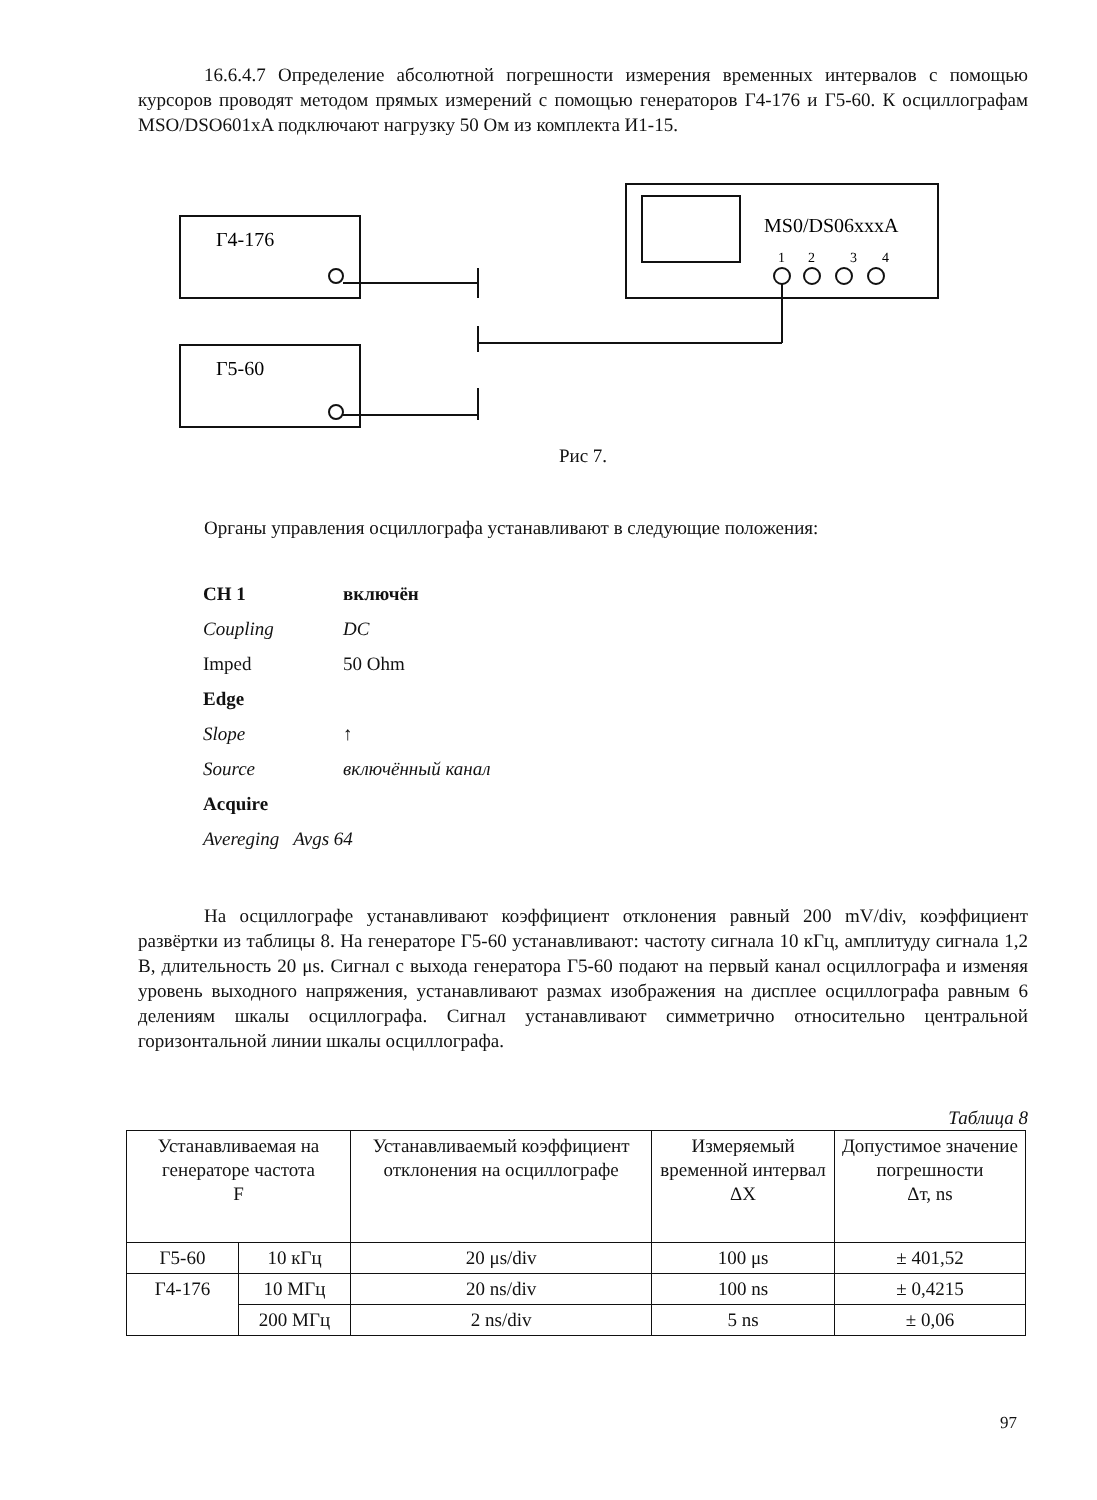16.6.4.7 Определение абсолютной погрешности измерения временных интервалов с помощью курсоров проводят методом прямых измерений с помощью генераторов Г4-176 и Г5-60. К осциллографам MSO/DSO601xA подключают нагрузку 50 Ом из комплекта И1-15.
Г4-176
Г5-60
MS0/DS06xxxA
1
2
3
4
Рис 7.
Органы управления осциллографа устанавливают в следующие положения:
| CH 1 | включён |
| Coupling | DC |
| Imped | 50 Ohm |
| Edge | |
| Slope | ↑ |
| Source | включённый канал |
| Acquire | |
| Avereging Avgs 64 | |
На осциллографе устанавливают коэффициент отклонения равный 200 mV/div, коэффициент развёртки из таблицы 8. На генераторе Г5-60 устанавливают: частоту сигнала 10 кГц, амплитуду сигнала 1,2 В, длительность 20 μs. Сигнал с выхода генератора Г5-60 подают на первый канал осциллографа и изменяя уровень выходного напряжения, устанавливают размах изображения на дисплее осциллографа равным 6 делениям шкалы осциллографа. Сигнал устанавливают симметрично относительно центральной горизонтальной линии шкалы осциллографа.
Таблица 8
| Устанавливаемая на генераторе частота F | | Устанавливаемый коэффициент отклонения на осциллографе | Измеряемый временной интервал ΔX | Допустимое значение погрешности Δт, ns |
| Г5-60 | 10 кГц | 20 μs/div | 100 μs | ± 401,52 |
| Г4-176 | 10 МГц | 20 ns/div | 100 ns | ± 0,4215 |
| | 200 МГц | 2 ns/div | 5 ns | ± 0,06 |
97